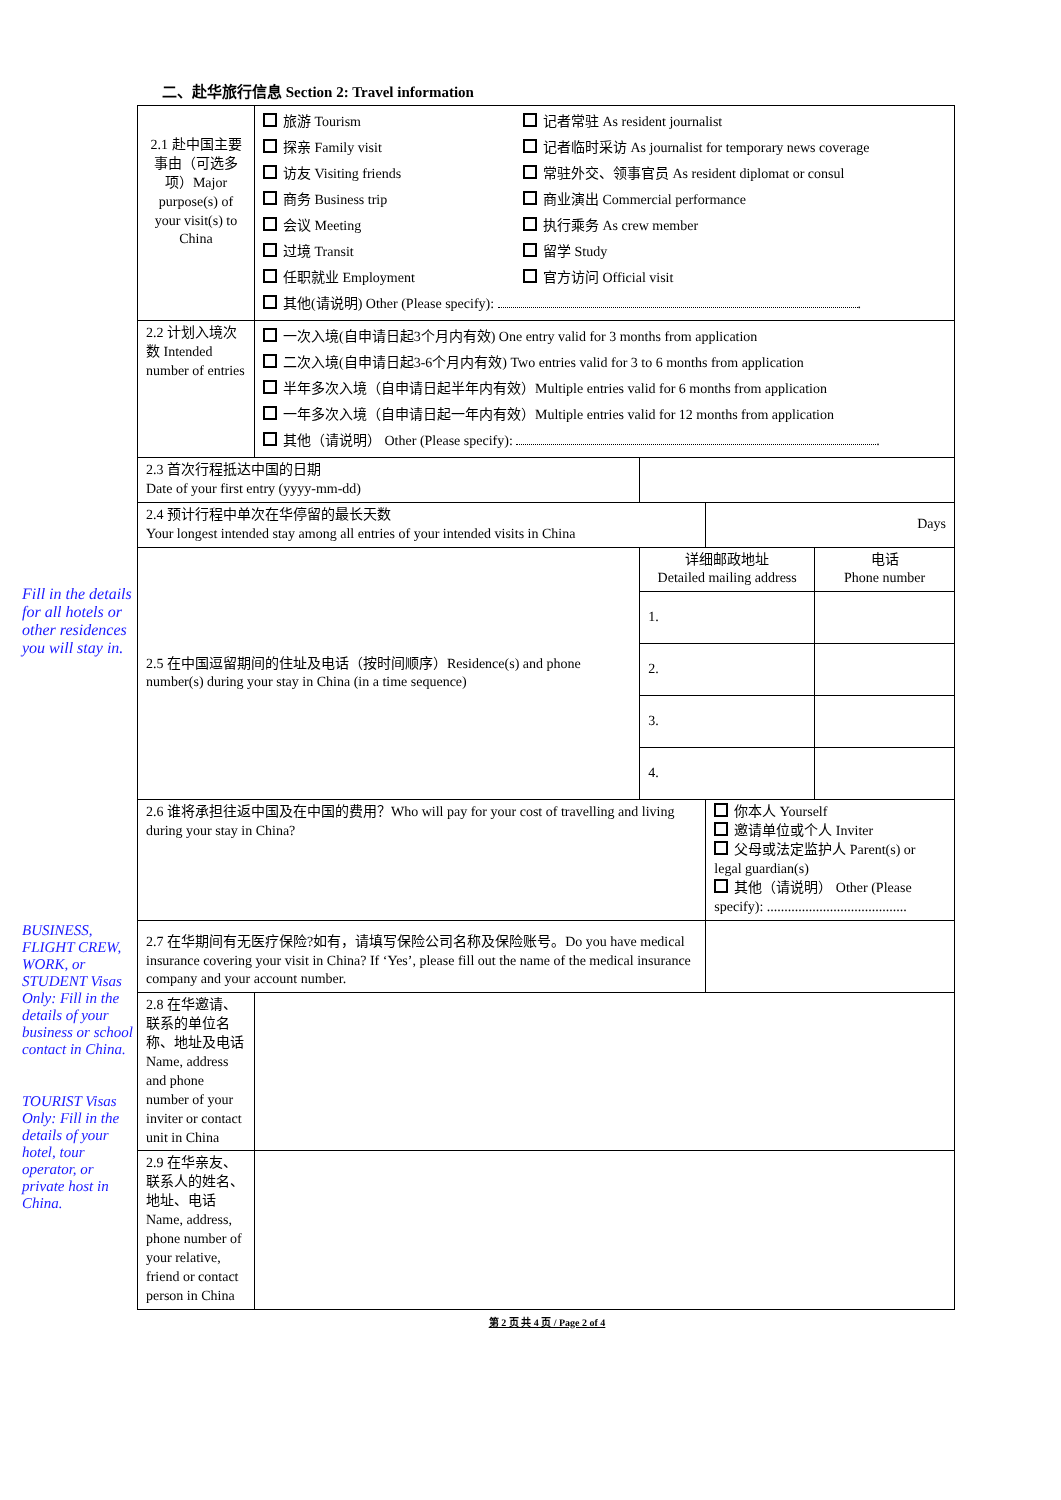Fill in the details for all hotels or other residences you will stay in.
BUSINESS, FLIGHT CREW, WORK, or STUDENT Visas Only: Fill in the details of your business or school contact in China.
TOURIST Visas Only: Fill in the details of your hotel, tour operator, or private host in China.
二、赴华旅行信息 Section 2: Travel information
| 2.1 赴中国主要事由（可选多项）Major purpose(s) of your visit(s) to China | 旅游 Tourism 探亲 Family visit 访友 Visiting friends 商务 Business trip 会议 Meeting 过境 Transit 任职就业 Employment 记者常驻 As resident journalist 记者临时采访 As journalist for temporary news coverage 常驻外交、领事官员 As resident diplomat or consul 商业演出 Commercial performance 执行乘务 As crew member 留学 Study 官方访问 Official visit 其他(请说明) Other (Please specify): . | | | |
| 2.2 计划入境次数 Intended number of entries | 一次入境(自申请日起3个月内有效) One entry valid for 3 months from application 二次入境(自申请日起3-6个月内有效) Two entries valid for 3 to 6 months from application 半年多次入境（自申请日起半年内有效）Multiple entries valid for 6 months from application 一年多次入境（自申请日起一年内有效）Multiple entries valid for 12 months from application 其他（请说明） Other (Please specify): . | | | |
| 2.3 首次行程抵达中国的日期 Date of your first entry (yyyy-mm-dd) | | | | |
| 2.4 预计行程中单次在华停留的最长天数 Your longest intended stay among all entries of your intended visits in China | | | Days | |
| 2.5 在中国逗留期间的住址及电话（按时间顺序）Residence(s) and phone number(s) during your stay in China (in a time sequence) | | 详细邮政地址 Detailed mailing address | | 电话 Phone number |
| | | 1. | | |
| | | 2. | | |
| | | 3. | | |
| | | 4. | | |
| 2.6 谁将承担往返中国及在中国的费用？Who will pay for your cost of travelling and living during your stay in China? | | | 你本人 Yourself 邀请单位或个人 Inviter 父母或法定监护人 Parent(s) or legal guardian(s) 其他（请说明） Other (Please specify): ........................................ | |
| 2.7 在华期间有无医疗保险?如有，请填写保险公司名称及保险账号。Do you have medical insurance covering your visit in China? If ‘Yes’, please fill out the name of the medical insurance company and your account number. | | | | |
| 2.8 在华邀请、联系的单位名称、地址及电话 Name, address and phone number of your inviter or contact unit in China | | | | |
| 2.9 在华亲友、联系人的姓名、地址、电话 Name, address, phone number of your relative, friend or contact person in China | | | | |
第 2 页 共 4 页 / Page 2 of 4